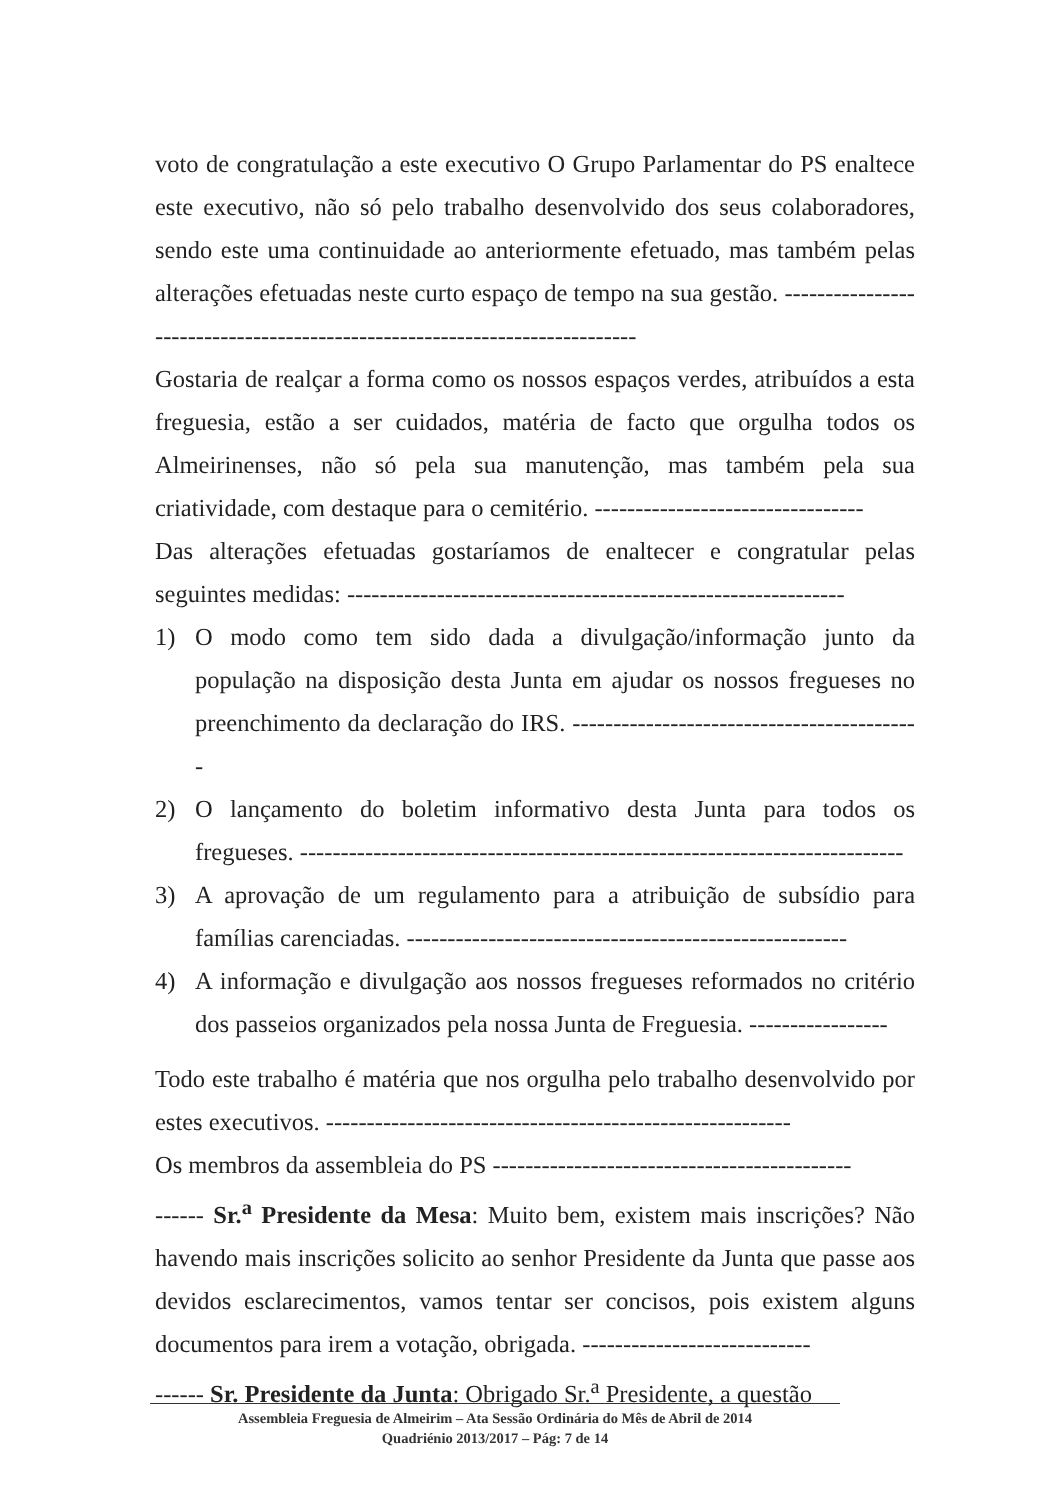voto de congratulação a este executivo O Grupo Parlamentar do PS enaltece este executivo, não só pelo trabalho desenvolvido dos seus colaboradores, sendo este uma continuidade ao anteriormente efetuado, mas também pelas alterações efetuadas neste curto espaço de tempo na sua gestão. ---------------------------------------------------------------------------
Gostaria de realçar a forma como os nossos espaços verdes, atribuídos a esta freguesia, estão a ser cuidados, matéria de facto que orgulha todos os Almeirinenses, não só pela sua manutenção, mas também pela sua criatividade, com destaque para o cemitério. ---------------------------------
Das alterações efetuadas gostaríamos de enaltecer e congratular pelas seguintes medidas: -------------------------------------------------------------
1) O modo como tem sido dada a divulgação/informação junto da população na disposição desta Junta em ajudar os nossos fregueses no preenchimento da declaração do IRS. -------------------------------------------
2) O lançamento do boletim informativo desta Junta para todos os fregueses. --------------------------------------------------------------------------
3) A aprovação de um regulamento para a atribuição de subsídio para famílias carenciadas. ------------------------------------------------------
4) A informação e divulgação aos nossos fregueses reformados no critério dos passeios organizados pela nossa Junta de Freguesia. -----------------
Todo este trabalho é matéria que nos orgulha pelo trabalho desenvolvido por estes executivos. ---------------------------------------------------------
Os membros da assembleia do PS --------------------------------------------
------ Sr.<sup>a</sup> Presidente da Mesa: Muito bem, existem mais inscrições? Não havendo mais inscrições solicito ao senhor Presidente da Junta que passe aos devidos esclarecimentos, vamos tentar ser concisos, pois existem alguns documentos para irem a votação, obrigada. ----------------------------
------ Sr. Presidente da Junta: Obrigado Sr.<sup>a</sup> Presidente, a questão
Assembleia Freguesia de Almeirim – Ata Sessão Ordinária do Mês de Abril de 2014
Quadriénio 2013/2017 – Pág: 7 de 14